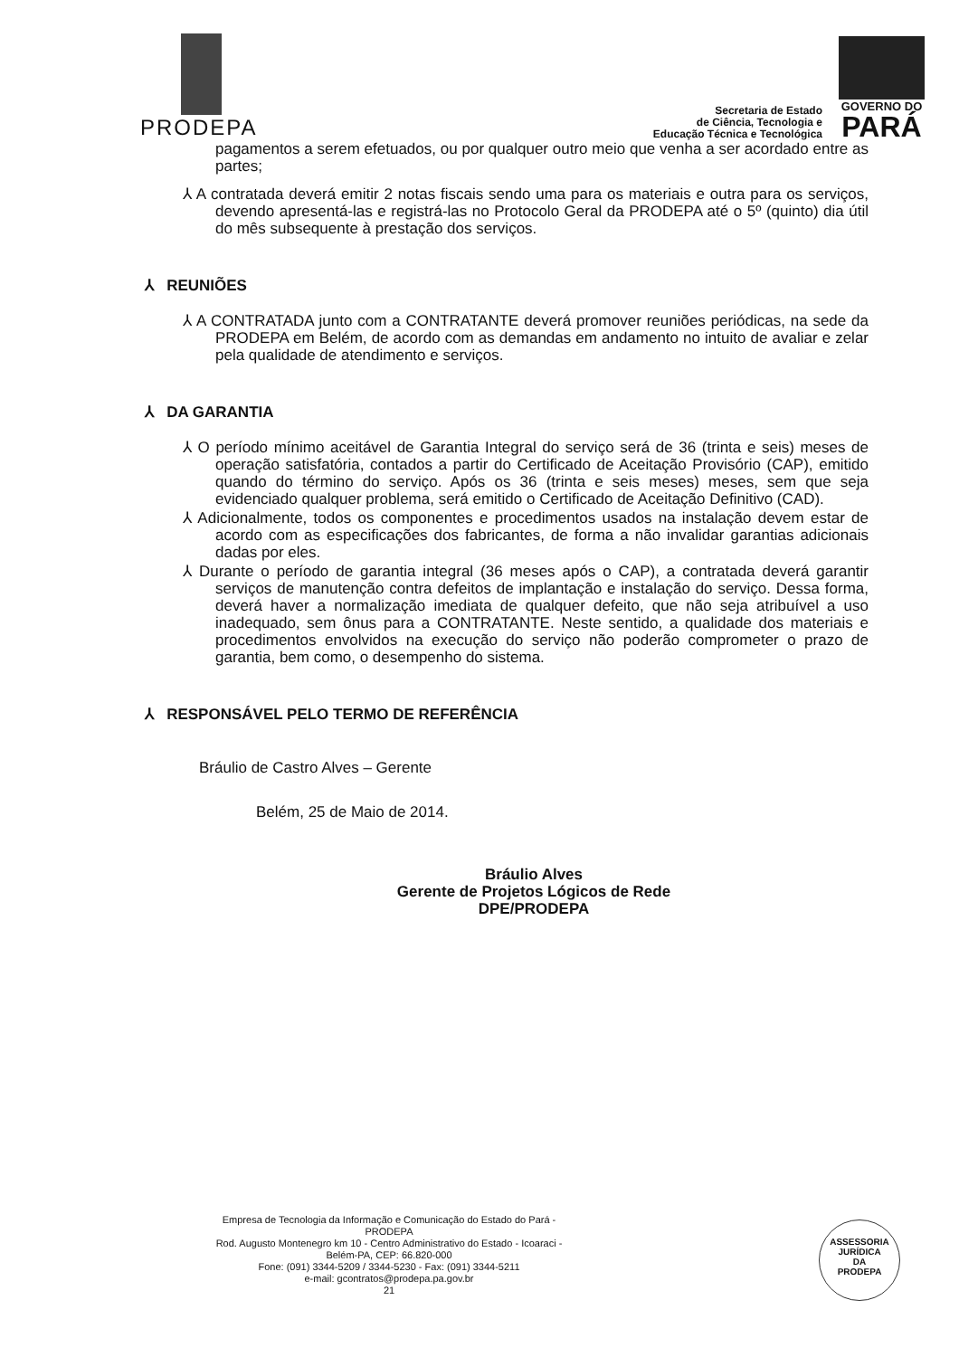PRODEPA
Secretaria de Estado
de Ciência, Tecnologia e
Educação Técnica e Tecnológica
GOVERNO DO
PARÁ
pagamentos a serem efetuados, ou por qualquer outro meio que venha a ser acordado entre as partes;
⅄ A contratada deverá emitir 2 notas fiscais sendo uma para os materiais e outra para os serviços, devendo apresentá-las e registrá-las no Protocolo Geral da PRODEPA até o 5º (quinto) dia útil do mês subsequente à prestação dos serviços.
⅄ REUNIÕES
⅄ A CONTRATADA junto com a CONTRATANTE deverá promover reuniões periódicas, na sede da PRODEPA em Belém, de acordo com as demandas em andamento no intuito de avaliar e zelar pela qualidade de atendimento e serviços.
⅄ DA GARANTIA
⅄ O período mínimo aceitável de Garantia Integral do serviço será de 36 (trinta e seis) meses de operação satisfatória, contados a partir do Certificado de Aceitação Provisório (CAP), emitido quando do término do serviço. Após os 36 (trinta e seis meses) meses, sem que seja evidenciado qualquer problema, será emitido o Certificado de Aceitação Definitivo (CAD).
⅄ Adicionalmente, todos os componentes e procedimentos usados na instalação devem estar de acordo com as especificações dos fabricantes, de forma a não invalidar garantias adicionais dadas por eles.
⅄ Durante o período de garantia integral (36 meses após o CAP), a contratada deverá garantir serviços de manutenção contra defeitos de implantação e instalação do serviço. Dessa forma, deverá haver a normalização imediata de qualquer defeito, que não seja atribuível a uso inadequado, sem ônus para a CONTRATANTE. Neste sentido, a qualidade dos materiais e procedimentos envolvidos na execução do serviço não poderão comprometer o prazo de garantia, bem como, o desempenho do sistema.
⅄ RESPONSÁVEL PELO TERMO DE REFERÊNCIA
Bráulio de Castro Alves – Gerente
Belém, 25 de Maio de 2014.
Bráulio Alves
Gerente de Projetos Lógicos de Rede
DPE/PRODEPA
Empresa de Tecnologia da Informação e Comunicação do Estado do Pará - PRODEPA
Rod. Augusto Montenegro km 10 - Centro Administrativo do Estado - Icoaraci - Belém-PA, CEP: 66.820-000
Fone: (091) 3344-5209 / 3344-5230 - Fax: (091) 3344-5211
e-mail: gcontratos@prodepa.pa.gov.br
21
ASSESSORIA
JURÍDICA
DA
PRODEPA